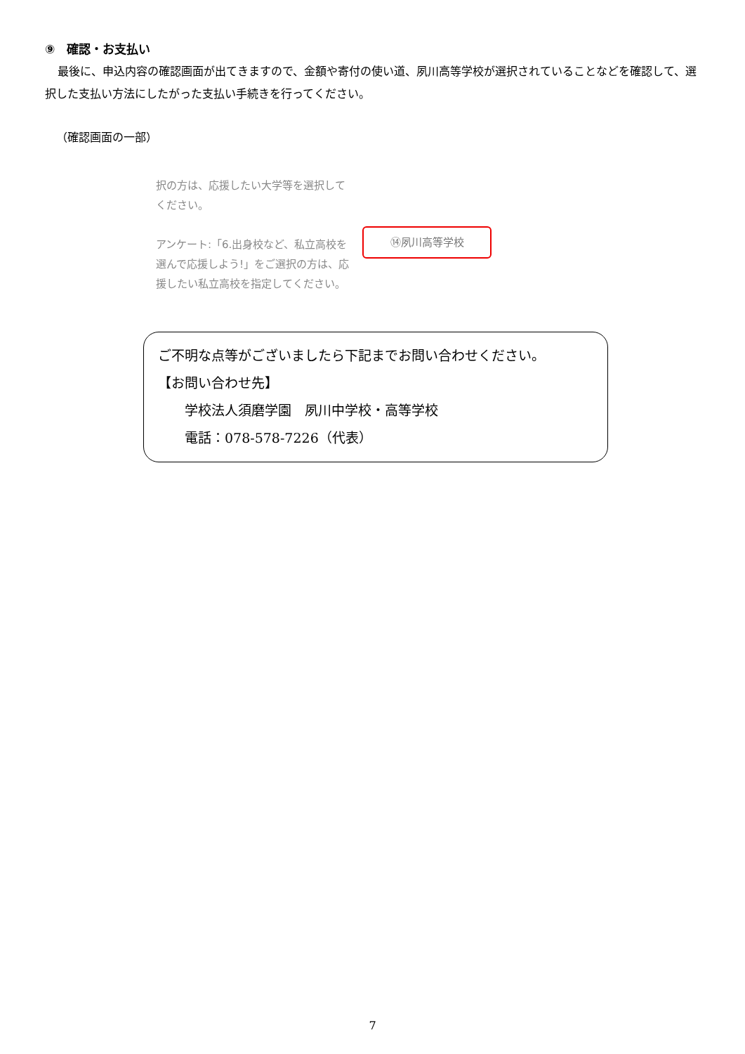⑨　確認・お支払い
最後に、申込内容の確認画面が出てきますので、金額や寄付の使い道、夙川高等学校が選択されていることなどを確認して、選択した支払い方法にしたがった支払い手続きを行ってください。
（確認画面の一部）
択の方は、応援したい大学等を選択してください。
アンケート:「6.出身校など、私立高校を選んで応援しよう!」をご選択の方は、応援したい私立高校を指定してください。
⑭夙川高等学校
ご不明な点等がございましたら下記までお問い合わせください。
【お問い合わせ先】
　　学校法人須磨学園　夙川中学校・高等学校
　　電話：078-578-7226（代表）
7